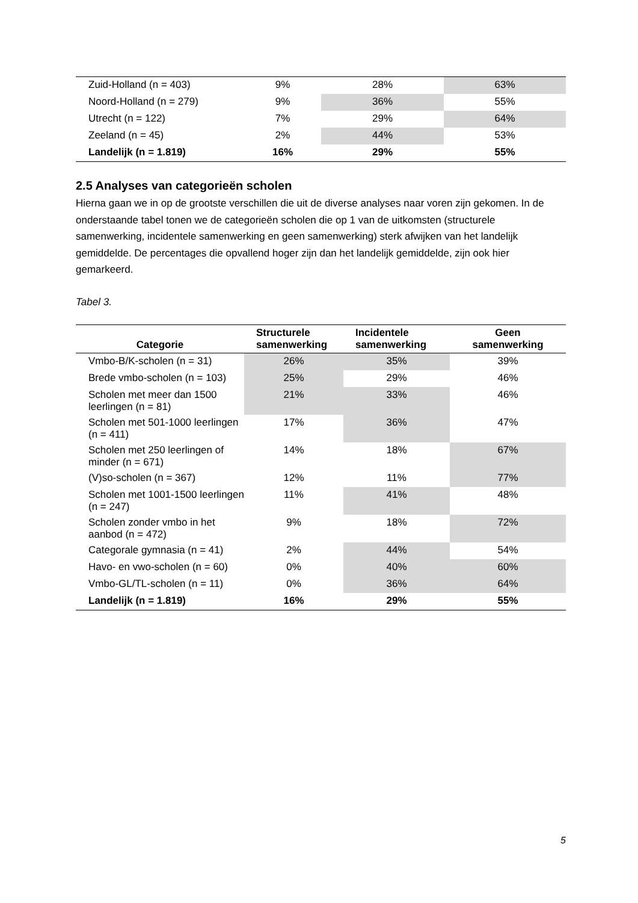| Zuid-Holland (n = 403) | 9% | 28% | 63% |
| Noord-Holland (n = 279) | 9% | 36% | 55% |
| Utrecht (n = 122) | 7% | 29% | 64% |
| Zeeland (n = 45) | 2% | 44% | 53% |
| Landelijk (n = 1.819) | 16% | 29% | 55% |
2.5 Analyses van categorieën scholen
Hierna gaan we in op de grootste verschillen die uit de diverse analyses naar voren zijn gekomen. In de onderstaande tabel tonen we de categorieën scholen die op 1 van de uitkomsten (structurele samenwerking, incidentele samenwerking en geen samenwerking) sterk afwijken van het landelijk gemiddelde. De percentages die opvallend hoger zijn dan het landelijk gemiddelde, zijn ook hier gemarkeerd.
Tabel 3.
| Categorie | Structurele samenwerking | Incidentele samenwerking | Geen samenwerking |
| --- | --- | --- | --- |
| Vmbo-B/K-scholen (n = 31) | 26% | 35% | 39% |
| Brede vmbo-scholen (n = 103) | 25% | 29% | 46% |
| Scholen met meer dan 1500 leerlingen (n = 81) | 21% | 33% | 46% |
| Scholen met 501-1000 leerlingen (n = 411) | 17% | 36% | 47% |
| Scholen met 250 leerlingen of minder (n = 671) | 14% | 18% | 67% |
| (V)so-scholen (n = 367) | 12% | 11% | 77% |
| Scholen met 1001-1500 leerlingen (n = 247) | 11% | 41% | 48% |
| Scholen zonder vmbo in het aanbod (n = 472) | 9% | 18% | 72% |
| Categorale gymnasia (n = 41) | 2% | 44% | 54% |
| Havo- en vwo-scholen (n = 60) | 0% | 40% | 60% |
| Vmbo-GL/TL-scholen (n = 11) | 0% | 36% | 64% |
| Landelijk (n = 1.819) | 16% | 29% | 55% |
5